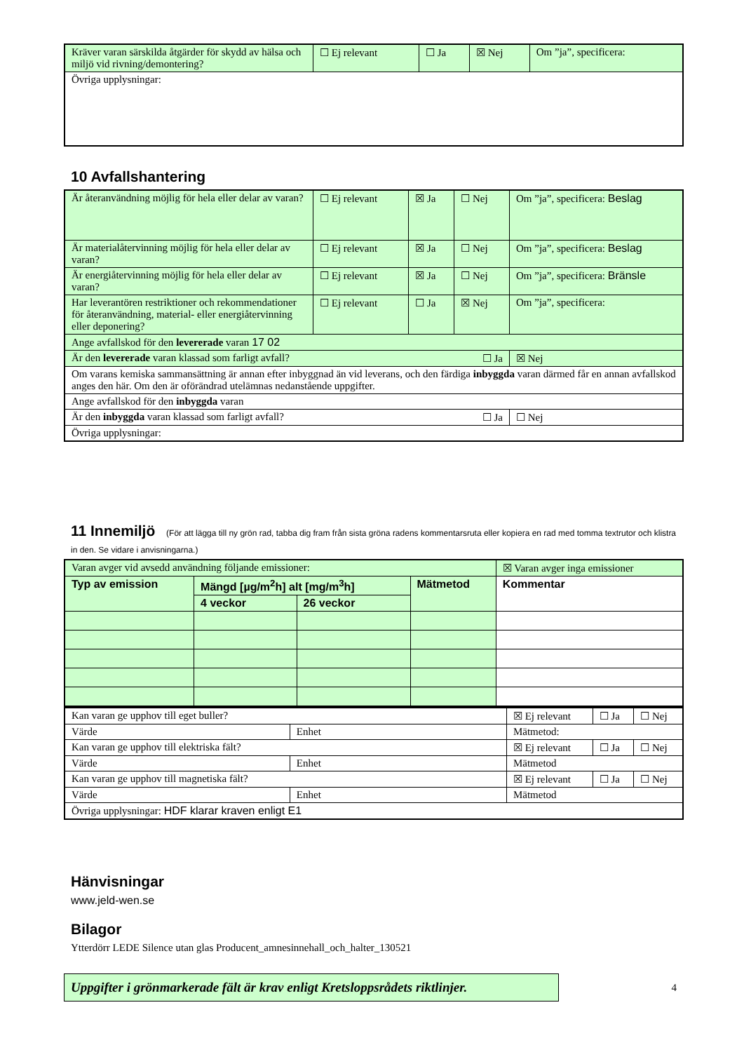| Kräver varan särskilda åtgärder för skydd av hälsa och miljö vid rivning/demontering? | ☐ Ej relevant | ☐ Ja | ☒ Nej | Om ”ja”, specificera: |
| Övriga upplysningar: | | | | |
10 Avfallshantering
| Är återanvändning möjlig för hela eller delar av varan? | ☐ Ej relevant | ☒ Ja | ☐ Nej | Om ”ja”, specificera: Beslag |
| Är materialåtervinning möjlig för hela eller delar av varan? | ☐ Ej relevant | ☒ Ja | ☐ Nej | Om ”ja”, specificera: Beslag |
| Är energiåtervinning möjlig för hela eller delar av varan? | ☐ Ej relevant | ☒ Ja | ☐ Nej | Om ”ja”, specificera: Bränsle |
| Har leverantören restriktioner och rekommendationer för återanvändning, material- eller energiåtervinning eller deponering? | ☐ Ej relevant | ☐ Ja | ☒ Nej | Om ”ja”, specificera: |
| Ange avfallskod för den levererade varan 17 02 | | | | |
| Är den levererade varan klassad som farligt avfall? ☐ Ja | | | | ☒ Nej |
| Om varans kemiska sammansättning är annan efter inbyggnad än vid leverans, och den färdiga inbyggda varan därmed får en annan avfallskod anges den här. Om den är oförändrad utelämnas nedanstående uppgifter. | | | | |
| Ange avfallskod för den inbyggda varan | | | | |
| Är den inbyggda varan klassad som farligt avfall? ☐ Ja | | | | ☐ Nej |
| Övriga upplysningar: | | | | |
11 Innemiljö (För att lägga till ny grön rad, tabba dig fram från sista gröna radens kommentarsruta eller kopiera en rad med tomma textrutor och klistra in den. Se vidare i anvisningarna.)
| Varan avger vid avsedd användning följande emissioner: | | | | ☒ Varan avger inga emissioner |
| Typ av emission | Mängd [µg/m<sup>2</sup>h] alt [mg/m<sup>3</sup>h] | | Mätmetod | Kommentar |
| | 4 veckor | 26 veckor | | |
| Kan varan ge upphov till eget buller? | | ☒ Ej relevant | ☐ Ja | ☐ Nej |
| Värde | Enhet | Mätmetod: | | |
| Kan varan ge upphov till elektriska fält? | | ☒ Ej relevant | ☐ Ja | ☐ Nej |
| Värde | Enhet | Mätmetod | | |
| Kan varan ge upphov till magnetiska fält? | | ☒ Ej relevant | ☐ Ja | ☐ Nej |
| Värde | Enhet | Mätmetod | | |
| Övriga upplysningar: HDF klarar kraven enligt E1 | | | | |
Hänvisningar
www.jeld-wen.se
Bilagor
Ytterdörr LEDE Silence utan glas Producent_amnesinnehall_och_halter_130521
Uppgifter i grönmarkerade fält är krav enligt Kretsloppsrådets riktlinjer.
4